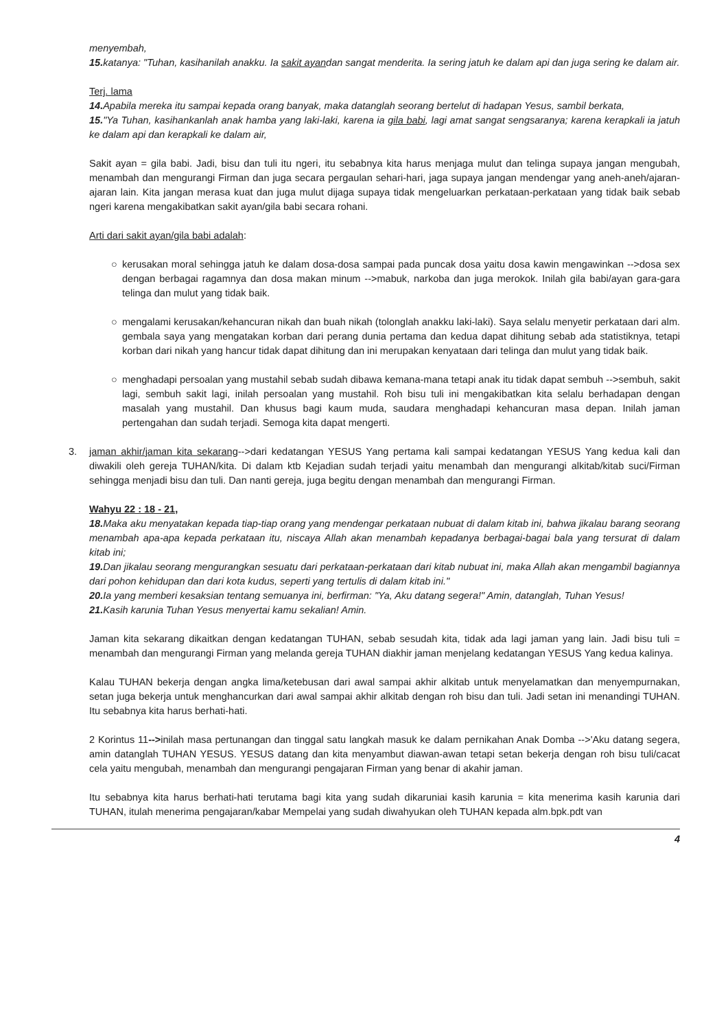menyembah,
15. katanya: "Tuhan, kasihanilah anakku. Ia sakit ayandan sangat menderita. Ia sering jatuh ke dalam api dan juga sering ke dalam air.
Terj. lama
14. Apabila mereka itu sampai kepada orang banyak, maka datanglah seorang bertelut di hadapan Yesus, sambil berkata,
15."Ya Tuhan, kasihankanlah anak hamba yang laki-laki, karena ia gila babi, lagi amat sangat sengsaranya; karena kerapkali ia jatuh ke dalam api dan kerapkali ke dalam air,
Sakit ayan = gila babi. Jadi, bisu dan tuli itu ngeri, itu sebabnya kita harus menjaga mulut dan telinga supaya jangan mengubah, menambah dan mengurangi Firman dan juga secara pergaulan sehari-hari, jaga supaya jangan mendengar yang aneh-aneh/ajaran-ajaran lain. Kita jangan merasa kuat dan juga mulut dijaga supaya tidak mengeluarkan perkataan-perkataan yang tidak baik sebab ngeri karena mengakibatkan sakit ayan/gila babi secara rohani.
Arti dari sakit ayan/gila babi adalah:
○ kerusakan moral sehingga jatuh ke dalam dosa-dosa sampai pada puncak dosa yaitu dosa kawin mengawinkan -->dosa sex dengan berbagai ragamnya dan dosa makan minum -->mabuk, narkoba dan juga merokok. Inilah gila babi/ayan gara-gara telinga dan mulut yang tidak baik.
○ mengalami kerusakan/kehancuran nikah dan buah nikah (tolonglah anakku laki-laki). Saya selalu menyetir perkataan dari alm. gembala saya yang mengatakan korban dari perang dunia pertama dan kedua dapat dihitung sebab ada statistiknya, tetapi korban dari nikah yang hancur tidak dapat dihitung dan ini merupakan kenyataan dari telinga dan mulut yang tidak baik.
○ menghadapi persoalan yang mustahil sebab sudah dibawa kemana-mana tetapi anak itu tidak dapat sembuh -->sembuh, sakit lagi, sembuh sakit lagi, inilah persoalan yang mustahil. Roh bisu tuli ini mengakibatkan kita selalu berhadapan dengan masalah yang mustahil. Dan khusus bagi kaum muda, saudara menghadapi kehancuran masa depan. Inilah jaman pertengahan dan sudah terjadi. Semoga kita dapat mengerti.
3. jaman akhir/jaman kita sekarang-->dari kedatangan YESUS Yang pertama kali sampai kedatangan YESUS Yang kedua kali dan diwakili oleh gereja TUHAN/kita. Di dalam ktb Kejadian sudah terjadi yaitu menambah dan mengurangi alkitab/kitab suci/Firman sehingga menjadi bisu dan tuli. Dan nanti gereja, juga begitu dengan menambah dan mengurangi Firman.
Wahyu 22 : 18 - 21,
18. Maka aku menyatakan kepada tiap-tiap orang yang mendengar perkataan nubuat di dalam kitab ini, bahwa jikalau barang seorang menambah apa-apa kepada perkataan itu, niscaya Allah akan menambah kepadanya berbagai-bagai bala yang tersurat di dalam kitab ini;
19. Dan jikalau seorang mengurangkan sesuatu dari perkataan-perkataan dari kitab nubuat ini, maka Allah akan mengambil bagiannya dari pohon kehidupan dan dari kota kudus, seperti yang tertulis di dalam kitab ini."
20. Ia yang memberi kesaksian tentang semuanya ini, berfirman: "Ya, Aku datang segera!" Amin, datanglah, Tuhan Yesus!
21. Kasih karunia Tuhan Yesus menyertai kamu sekalian! Amin.
Jaman kita sekarang dikaitkan dengan kedatangan TUHAN, sebab sesudah kita, tidak ada lagi jaman yang lain. Jadi bisu tuli = menambah dan mengurangi Firman yang melanda gereja TUHAN diakhir jaman menjelang kedatangan YESUS Yang kedua kalinya.
Kalau TUHAN bekerja dengan angka lima/ketebusan dari awal sampai akhir alkitab untuk menyelamatkan dan menyempurnakan, setan juga bekerja untuk menghancurkan dari awal sampai akhir alkitab dengan roh bisu dan tuli. Jadi setan ini menandingi TUHAN. Itu sebabnya kita harus berhati-hati.
2 Korintus 11-->inilah masa pertunangan dan tinggal satu langkah masuk ke dalam pernikahan Anak Domba -->'Aku datang segera, amin datanglah TUHAN YESUS. YESUS datang dan kita menyambut diawan-awan tetapi setan bekerja dengan roh bisu tuli/cacat cela yaitu mengubah, menambah dan mengurangi pengajaran Firman yang benar di akahir jaman.
Itu sebabnya kita harus berhati-hati terutama bagi kita yang sudah dikaruniai kasih karunia = kita menerima kasih karunia dari TUHAN, itulah menerima pengajaran/kabar Mempelai yang sudah diwahyukan oleh TUHAN kepada alm.bpk.pdt van
4